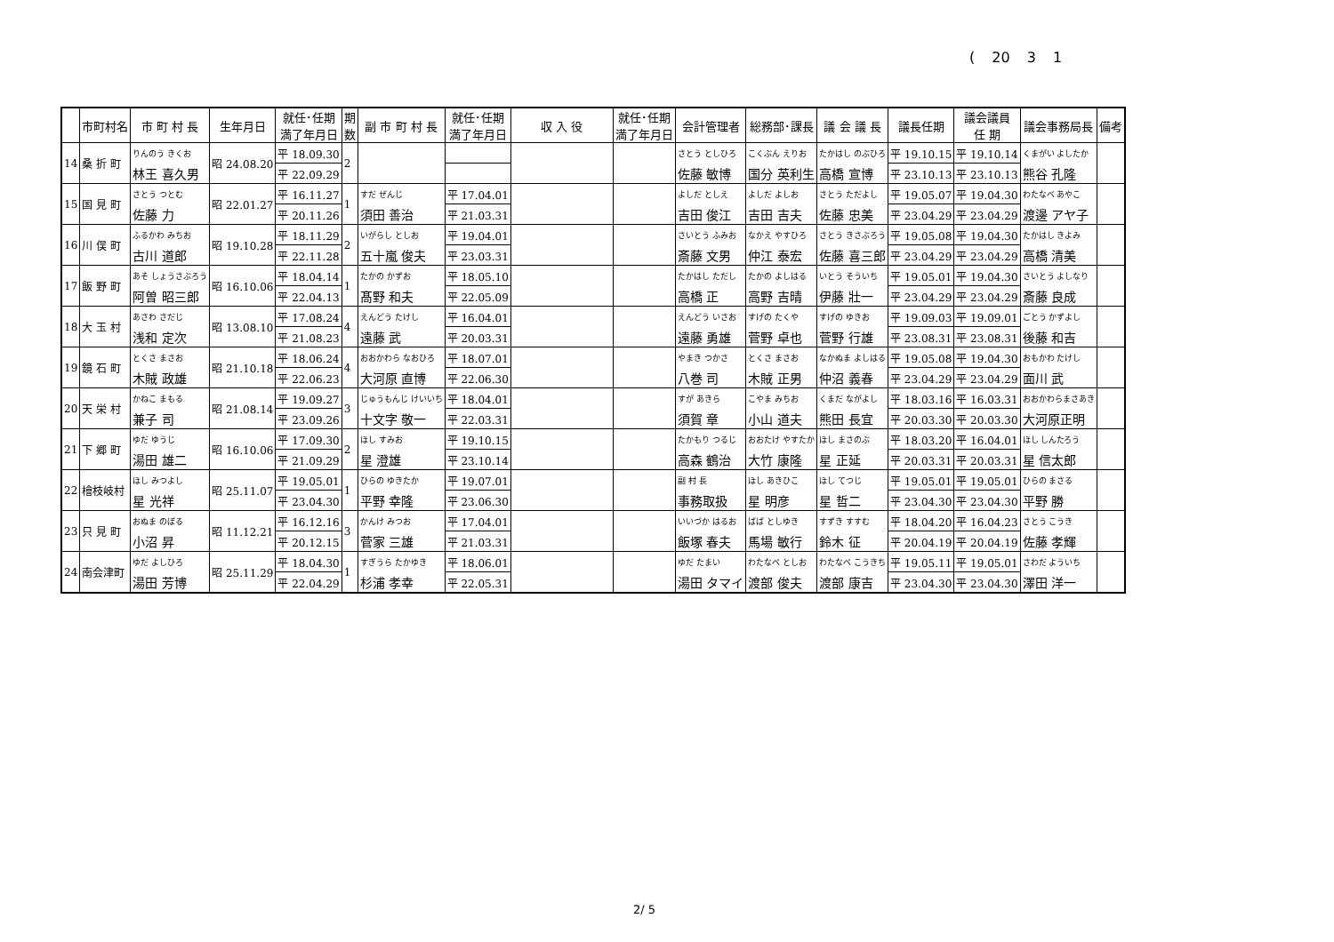( 20 3 1
| | 市町村名 | 市 町 村 長 | 生年月日 | 就任･任期 満了年月日 | 期 数 | 副 市 町 村 長 | 就任･任期 満了年月日 | 収 入 役 | 就任･任期 満了年月日 | 会計管理者 | 総務部･課長 | 議 会 議 長 | 議長任期 | 議会議員 任 期 | 議会事務局長 | 備考 |
| --- | --- | --- | --- | --- | --- | --- | --- | --- | --- | --- | --- | --- | --- | --- | --- | --- |
| 14 | 桑 折 町 | りんのう きくお | 昭 24.08.20 | 平 18.09.30 | 2 | | | | | さとう としひろ | こくぶん えりお | たかはし のぶひろ | 平 19.10.15 | 平 19.10.14 | くまがい よしたか | |
| | | 林王 喜久男 | | 平 22.09.29 | | | | | | 佐藤 敏博 | 国分 英利生 | 高橋 宣博 | 平 23.10.13 | 平 23.10.13 | 熊谷 孔隆 | |
| 15 | 国 見 町 | さとう つとむ | 昭 22.01.27 | 平 16.11.27 | 1 | すだ ぜんじ | 平 17.04.01 | | | よしだ としえ | よしだ よしお | さとう ただよし | 平 19.05.07 | 平 19.04.30 | わたなべ あやこ | |
| | | 佐藤 力 | | 平 20.11.26 | | 須田 善治 | 平 21.03.31 | | | 吉田 俊江 | 吉田 吉夫 | 佐藤 忠美 | 平 23.04.29 | 平 23.04.29 | 渡邊 アヤ子 | |
| 16 | 川 俣 町 | ふるかわ みちお | 昭 19.10.28 | 平 18.11.29 | 2 | いがらし としお | 平 19.04.01 | | | さいとう ふみお | なかえ やすひろ | さとう きさぶろう | 平 19.05.08 | 平 19.04.30 | たかはし きよみ | |
| | | 古川 道郎 | | 平 22.11.28 | | 五十嵐 俊夫 | 平 23.03.31 | | | 斎藤 文男 | 仲江 泰宏 | 佐藤 喜三郎 | 平 23.04.29 | 平 23.04.29 | 高橋 清美 | |
| 17 | 飯 野 町 | あそ しょうさぶろう | 昭 16.10.06 | 平 18.04.14 | 1 | たかの かずお | 平 18.05.10 | | | たかはし ただし | たかの よしはる | いとう そういち | 平 19.05.01 | 平 19.04.30 | さいとう よしなり | |
| | | 阿曽 昭三郎 | | 平 22.04.13 | | 髙野 和夫 | 平 22.05.09 | | | 高橋 正 | 高野 吉晴 | 伊藤 壯一 | 平 23.04.29 | 平 23.04.29 | 斎藤 良成 | |
| 18 | 大 玉 村 | あさわ さだじ | 昭 13.08.10 | 平 17.08.24 | 4 | えんどう たけし | 平 16.04.01 | | | えんどう いさお | すげの たくや | すげの ゆきお | 平 19.09.03 | 平 19.09.01 | ごとう かずよし | |
| | | 浅和 定次 | | 平 21.08.23 | | 遠藤 武 | 平 20.03.31 | | | 遠藤 勇雄 | 菅野 卓也 | 菅野 行雄 | 平 23.08.31 | 平 23.08.31 | 後藤 和吉 | |
| 19 | 鏡 石 町 | とくさ まさお | 昭 21.10.18 | 平 18.06.24 | 4 | おおかわら なおひろ | 平 18.07.01 | | | やまき つかさ | とくさ まさお | なかぬま よしはる | 平 19.05.08 | 平 19.04.30 | おもかわ たけし | |
| | | 木賊 政雄 | | 平 22.06.23 | | 大河原 直博 | 平 22.06.30 | | | 八巻 司 | 木賊 正男 | 仲沼 義春 | 平 23.04.29 | 平 23.04.29 | 面川 武 | |
| 20 | 天 栄 村 | かねこ まもる | 昭 21.08.14 | 平 19.09.27 | 3 | じゅうもんじ けいいち | 平 18.04.01 | | | すが あきら | こやま みちお | くまだ ながよし | 平 18.03.16 | 平 16.03.31 | おおかわらまさあき | |
| | | 兼子 司 | | 平 23.09.26 | | 十文字 敬一 | 平 22.03.31 | | | 須賀 章 | 小山 道夫 | 熊田 長宜 | 平 20.03.30 | 平 20.03.30 | 大河原正明 | |
| 21 | 下 郷 町 | ゆだ ゆうじ | 昭 16.10.06 | 平 17.09.30 | 2 | ほし すみお | 平 19.10.15 | | | たかもり つるじ | おおたけ やすたか | ほし まさのぶ | 平 18.03.20 | 平 16.04.01 | ほし しんたろう | |
| | | 湯田 雄二 | | 平 21.09.29 | | 星 澄雄 | 平 23.10.14 | | | 高森 鶴治 | 大竹 康隆 | 星 正延 | 平 20.03.31 | 平 20.03.31 | 星 信太郎 | |
| 22 | 檜枝岐村 | ほし みつよし | 昭 25.11.07 | 平 19.05.01 | 1 | ひらの ゆきたか | 平 19.07.01 | | | 副 村 長 | ほし あきひこ | ほし てつじ | 平 19.05.01 | 平 19.05.01 | ひらの まさる | |
| | | 星 光祥 | | 平 23.04.30 | | 平野 幸隆 | 平 23.06.30 | | | 事務取扱 | 星 明彦 | 星 哲二 | 平 23.04.30 | 平 23.04.30 | 平野 勝 | |
| 23 | 只 見 町 | おぬま のぼる | 昭 11.12.21 | 平 16.12.16 | 3 | かんけ みつお | 平 17.04.01 | | | いいづか はるお | ばば としゆき | すずき すすむ | 平 18.04.20 | 平 16.04.23 | さとう こうき | |
| | | 小沼 昇 | | 平 20.12.15 | | 菅家 三雄 | 平 21.03.31 | | | 飯塚 春夫 | 馬場 敏行 | 鈴木 征 | 平 20.04.19 | 平 20.04.19 | 佐藤 孝輝 | |
| 24 | 南会津町 | ゆだ よしひろ | 昭 25.11.29 | 平 18.04.30 | 1 | すぎうら たかゆき | 平 18.06.01 | | | ゆだ たまい | わたなべ としお | わたなべ こうきち | 平 19.05.11 | 平 19.05.01 | さわだ よういち | |
| | | 湯田 芳博 | | 平 22.04.29 | | 杉浦 孝幸 | 平 22.05.31 | | | 湯田 タマイ | 渡部 俊夫 | 渡部 康吉 | 平 23.04.30 | 平 23.04.30 | 澤田 洋一 | |
2/ 5